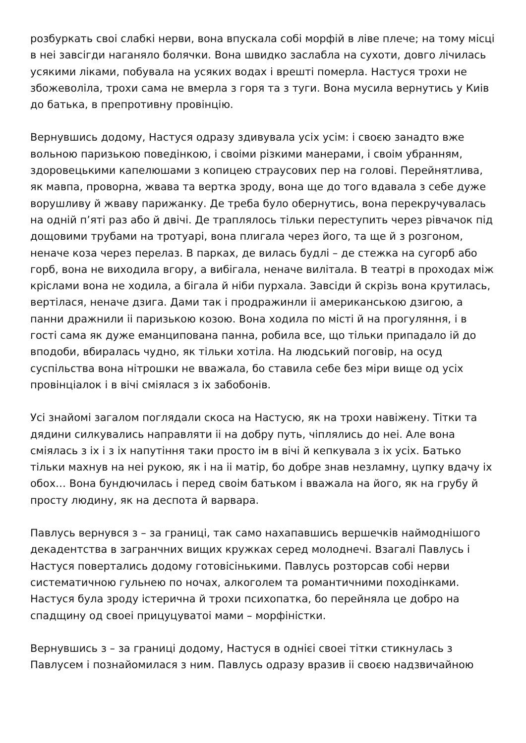розбуркать своі слабкі нерви, вона впускала собі морфій в ліве плече; на тому місці в неі завсігди наганяло болячки. Вона швидко заслабла на сухоти, довго лічилась усякими ліками, побувала на усяких водах і врешті померла. Настуся трохи не збожеволіла, трохи сама не вмерла з горя та з туги. Вона мусила вернутись у Киів до батька, в препротивну провінцію.
Вернувшись додому, Настуся одразу здивувала усіх усім: і своєю занадто вже вольною паризькою поведінкою, і своіми різкими манерами, і своім убранням, здоровецькими капелюшами з копицею страусових пер на голові. Перейнятлива, як мавпа, проворна, жвава та вертка зроду, вона ще до того вдавала з себе дуже ворушливу й жваву парижанку. Де треба було обернутись, вона перекручувалась на одній п’яті раз або й двічі. Де траплялось тільки переступить через рівчачок під дощовими трубами на тротуарі, вона плигала через його, та ще й з розгоном, неначе коза через перелаз. В парках, де вилась будлі – де стежка на сугорб або горб, вона не виходила вгору, а вибігала, неначе вилітала. В театрі в проходах між кріслами вона не ходила, а бігала й ніби пурхала. Завсіди й скрізь вона крутилась, вертілася, неначе дзига. Дами так і продражинли іі американською дзигою, а панни дражнили іі паризькою козою. Вона ходила по місті й на прогуляння, і в гості сама як дуже еманципована панна, робила все, що тільки припадало ій до вподоби, вбиралась чудно, як тільки хотіла. На людський поговір, на осуд суспільства вона нітрошки не вважала, бо ставила себе без міри вище од усіх провінціалок і в вічі сміялася з іх забобонів.
Усі знайомі загалом поглядали скоса на Настусю, як на трохи навіжену. Тітки та дядини силкувались направляти іі на добру путь, чіплялись до неі. Але вона сміялась з іх і з іх напутіння таки просто ім в вічі й кепкувала з іх усіх. Батько тільки махнув на неі рукою, як і на іі матір, бо добре знав незламну, цупку вдачу іх обох… Вона бундючилась і перед своім батьком і вважала на його, як на грубу й просту людину, як на деспота й варвара.
Павлусь вернувся з – за границі, так само нахапавшись вершечків наймоднішого декадентства в загранчних вищих кружках серед молоднечі. Взагалі Павлусь і Настуся повертались додому готовісінькими. Павлусь розторсав собі нерви систематичною гульнею по ночах, алкоголем та романтичними походінками. Настуся була зроду істерична й трохи психопатка, бо перейняла це добро на спадщину од своеі прицуцуватоі мами – морфіністки.
Вернувшись з – за границі додому, Настуся в однієі своеі тітки стикнулась з Павлусем і познайомилася з ним. Павлусь одразу вразив іі своєю надзвичайною